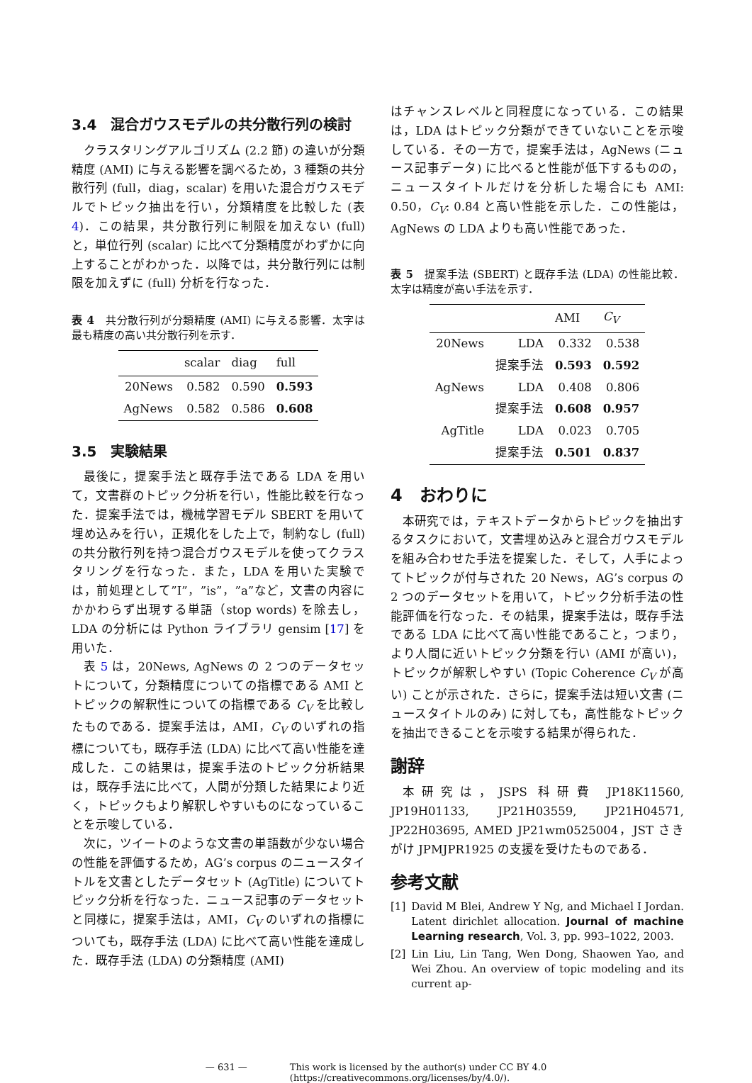3.4　混合ガウスモデルの共分散行列の検討
クラスタリングアルゴリズム (2.2 節) の違いが分類精度 (AMI) に与える影響を調べるため，3 種類の共分散行列 (full，diag，scalar) を用いた混合ガウスモデルでトピック抽出を行い，分類精度を比較した (表 4)．この結果，共分散行列に制限を加えない (full) と，単位行列 (scalar) に比べて分類精度がわずかに向上することがわかった．以降では，共分散行列には制限を加えずに (full) 分析を行なった．
表 4　共分散行列が分類精度 (AMI) に与える影響．太字は最も精度の高い共分散行列を示す．
| | scalar | diag | full |
| --- | --- | --- | --- |
| 20News | 0.582 | 0.590 | 0.593 |
| AgNews | 0.582 | 0.586 | 0.608 |
3.5　実験結果
最後に，提案手法と既存手法である LDA を用いて，文書群のトピック分析を行い，性能比較を行なった．提案手法では，機械学習モデル SBERT を用いて埋め込みを行い，正規化をした上で，制約なし (full) の共分散行列を持つ混合ガウスモデルを使ってクラスタリングを行なった．また，LDA を用いた実験では，前処理として”I”，”is”，”a”など，文書の内容にかかわらず出現する単語（stop words) を除去し，LDA の分析には Python ライブラリ gensim [17] を用いた．
表 5 は，20News, AgNews の 2 つのデータセットについて，分類精度についての指標である AMI とトピックの解釈性についての指標である C<sub>V</sub> を比較したものである．提案手法は，AMI，C<sub>V</sub> のいずれの指標についても，既存手法 (LDA) に比べて高い性能を達成した．この結果は，提案手法のトピック分析結果は，既存手法に比べて，人間が分類した結果により近く，トピックもより解釈しやすいものになっていることを示唆している．
次に，ツイートのような文書の単語数が少ない場合の性能を評価するため，AG’s corpus のニュースタイトルを文書としたデータセット (AgTitle) についてトピック分析を行なった．ニュース記事のデータセットと同様に，提案手法は，AMI，C<sub>V</sub> のいずれの指標についても，既存手法 (LDA) に比べて高い性能を達成した．既存手法 (LDA) の分類精度 (AMI)
はチャンスレベルと同程度になっている．この結果は，LDA はトピック分類ができていないことを示唆している．その一方で，提案手法は，AgNews (ニュース記事データ) に比べると性能が低下するものの，ニュースタイトルだけを分析した場合にも AMI: 0.50，C<sub>V</sub>: 0.84 と高い性能を示した．この性能は，AgNews の LDA よりも高い性能であった．
表 5　提案手法 (SBERT) と既存手法 (LDA) の性能比較．太字は精度が高い手法を示す．
| | | AMI | C<sub>V</sub> |
| --- | --- | --- | --- |
| 20News | LDA | 0.332 | 0.538 |
| | 提案手法 | 0.593 | 0.592 |
| AgNews | LDA | 0.408 | 0.806 |
| | 提案手法 | 0.608 | 0.957 |
| AgTitle | LDA | 0.023 | 0.705 |
| | 提案手法 | 0.501 | 0.837 |
4　おわりに
本研究では，テキストデータからトピックを抽出するタスクにおいて，文書埋め込みと混合ガウスモデルを組み合わせた手法を提案した．そして，人手によってトピックが付与された 20 News，AG’s corpus の 2 つのデータセットを用いて，トピック分析手法の性能評価を行なった．その結果，提案手法は，既存手法である LDA に比べて高い性能であること，つまり，より人間に近いトピック分類を行い (AMI が高い)，トピックが解釈しやすい (Topic Coherence C<sub>V</sub> が高い) ことが示された．さらに，提案手法は短い文書 (ニュースタイトルのみ) に対しても，高性能なトピックを抽出できることを示唆する結果が得られた．
謝辞
本研究は，JSPS 科研費 JP18K11560, JP19H01133, JP21H03559, JP21H04571, JP22H03695, AMED JP21wm0525004，JST さきがけ JPMJPR1925 の支援を受けたものである．
参考文献
[1] David M Blei, Andrew Y Ng, and Michael I Jordan. Latent dirichlet allocation. Journal of machine Learning research, Vol. 3, pp. 993–1022, 2003.
[2] Lin Liu, Lin Tang, Wen Dong, Shaowen Yao, and Wei Zhou. An overview of topic modeling and its current ap-
— 631 — This work is licensed by the author(s) under CC BY 4.0
(https://creativecommons.org/licenses/by/4.0/).